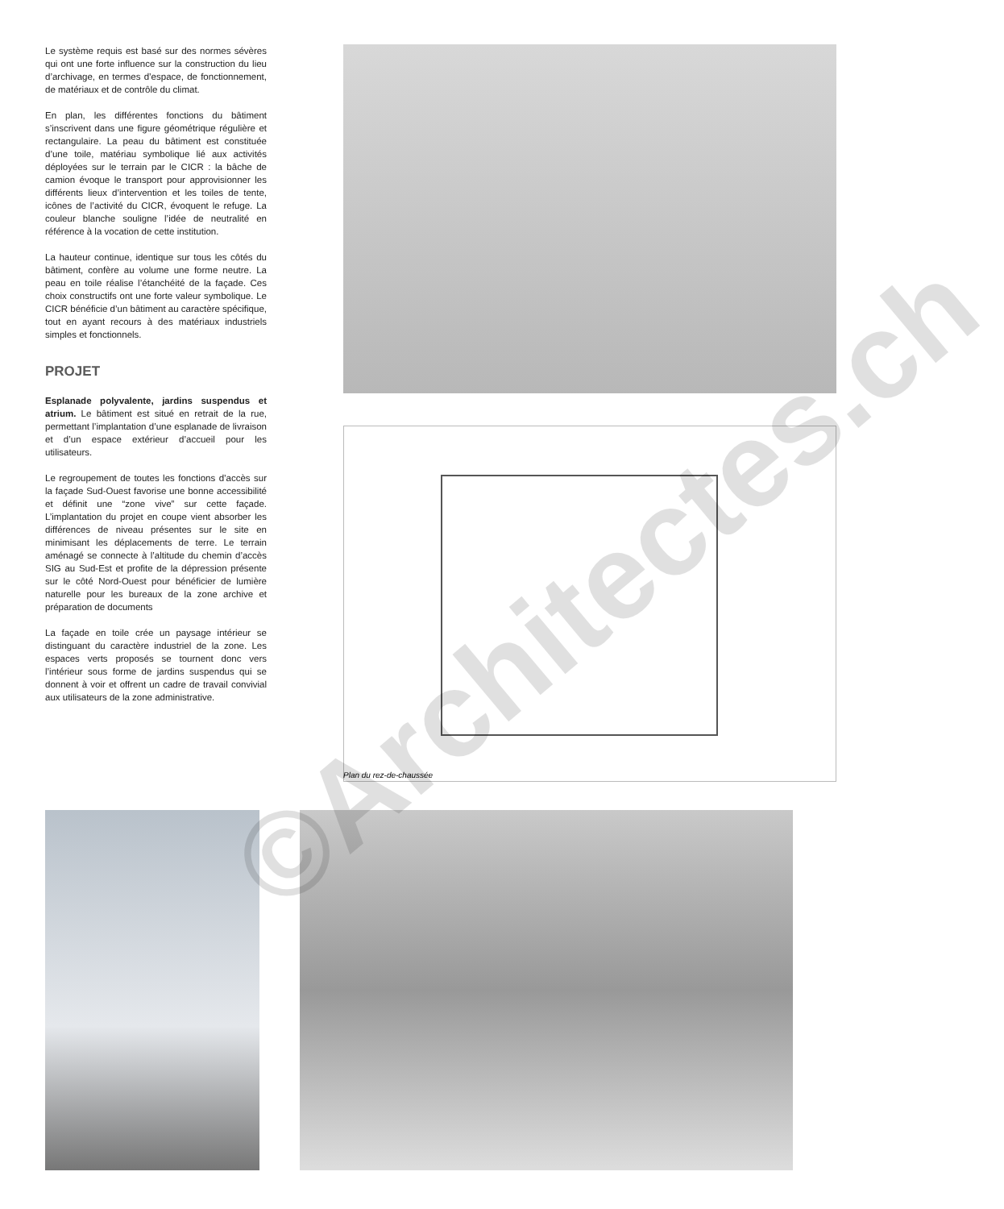Le système requis est basé sur des normes sévères qui ont une forte influence sur la construction du lieu d’archivage, en termes d’espace, de fonctionnement, de matériaux et de contrôle du climat.
En plan, les différentes fonctions du bâtiment s’inscrivent dans une figure géométrique régulière et rectangulaire. La peau du bâtiment est constituée d’une toile, matériau symbolique lié aux activités déployées sur le terrain par le CICR : la bâche de camion évoque le transport pour approvisionner les différents lieux d’intervention et les toiles de tente, icônes de l’activité du CICR, évoquent le refuge. La couleur blanche souligne l’idée de neutralité en référence à la vocation de cette institution.
La hauteur continue, identique sur tous les côtés du bâtiment, confère au volume une forme neutre. La peau en toile réalise l’étanchéité de la façade. Ces choix constructifs ont une forte valeur symbolique. Le CICR bénéficie d’un bâtiment au caractère spécifique, tout en ayant recours à des matériaux industriels simples et fonctionnels.
PROJET
Esplanade polyvalente, jardins suspendus et atrium. Le bâtiment est situé en retrait de la rue, permettant l’implantation d’une esplanade de livraison et d’un espace extérieur d’accueil pour les utilisateurs.
Le regroupement de toutes les fonctions d’accès sur la façade Sud-Ouest favorise une bonne accessibilité et définit une “zone vive” sur cette façade. L’implantation du projet en coupe vient absorber les différences de niveau présentes sur le site en minimisant les déplacements de terre. Le terrain aménagé se connecte à l’altitude du chemin d’accès SIG au Sud-Est et profite de la dépression présente sur le côté Nord-Ouest pour bénéficier de lumière naturelle pour les bureaux de la zone archive et préparation de documents
La façade en toile crée un paysage intérieur se distinguant du caractère industriel de la zone. Les espaces verts proposés se tournent donc vers l’intérieur sous forme de jardins suspendus qui se donnent à voir et offrent un cadre de travail convivial aux utilisateurs de la zone administrative.
Plan du rez-de-chaussée
©Architectes.ch